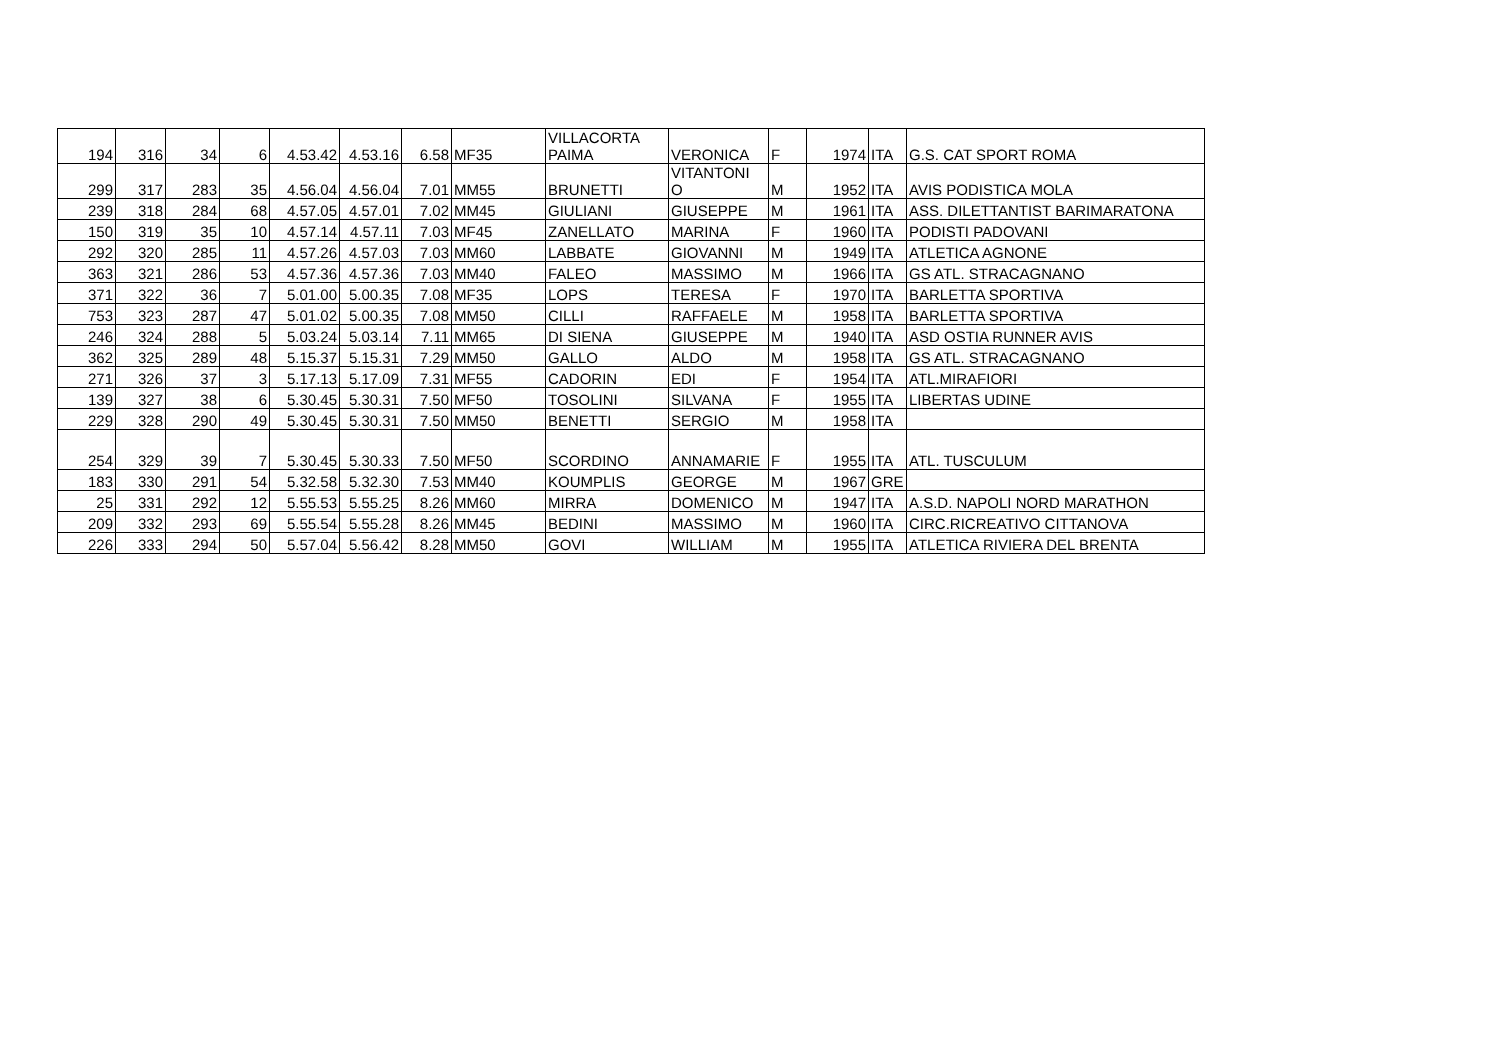| 194 | 316 | 34 | 6 | 4.53.42 | 4.53.16 | 6.58 | MF35 | VILLACORTA PAIMA | VERONICA | F | 1974 | ITA | G.S. CAT SPORT ROMA |
| 299 | 317 | 283 | 35 | 4.56.04 | 4.56.04 | 7.01 | MM55 | BRUNETTI | VITANTONI O | M | 1952 | ITA | AVIS PODISTICA MOLA |
| 239 | 318 | 284 | 68 | 4.57.05 | 4.57.01 | 7.02 | MM45 | GIULIANI | GIUSEPPE | M | 1961 | ITA | ASS. DILETTANTIST BARIMARATONA |
| 150 | 319 | 35 | 10 | 4.57.14 | 4.57.11 | 7.03 | MF45 | ZANELLATO | MARINA | F | 1960 | ITA | PODISTI PADOVANI |
| 292 | 320 | 285 | 11 | 4.57.26 | 4.57.03 | 7.03 | MM60 | LABBATE | GIOVANNI | M | 1949 | ITA | ATLETICA AGNONE |
| 363 | 321 | 286 | 53 | 4.57.36 | 4.57.36 | 7.03 | MM40 | FALEO | MASSIMO | M | 1966 | ITA | GS ATL. STRACAGNANO |
| 371 | 322 | 36 | 7 | 5.01.00 | 5.00.35 | 7.08 | MF35 | LOPS | TERESA | F | 1970 | ITA | BARLETTA SPORTIVA |
| 753 | 323 | 287 | 47 | 5.01.02 | 5.00.35 | 7.08 | MM50 | CILLI | RAFFAELE | M | 1958 | ITA | BARLETTA SPORTIVA |
| 246 | 324 | 288 | 5 | 5.03.24 | 5.03.14 | 7.11 | MM65 | DI SIENA | GIUSEPPE | M | 1940 | ITA | ASD OSTIA RUNNER AVIS |
| 362 | 325 | 289 | 48 | 5.15.37 | 5.15.31 | 7.29 | MM50 | GALLO | ALDO | M | 1958 | ITA | GS ATL. STRACAGNANO |
| 271 | 326 | 37 | 3 | 5.17.13 | 5.17.09 | 7.31 | MF55 | CADORIN | EDI | F | 1954 | ITA | ATL.MIRAFIORI |
| 139 | 327 | 38 | 6 | 5.30.45 | 5.30.31 | 7.50 | MF50 | TOSOLINI | SILVANA | F | 1955 | ITA | LIBERTAS UDINE |
| 229 | 328 | 290 | 49 | 5.30.45 | 5.30.31 | 7.50 | MM50 | BENETTI | SERGIO | M | 1958 | ITA | |
| 254 | 329 | 39 | 7 | 5.30.45 | 5.30.33 | 7.50 | MF50 | SCORDINO | ANNAMARIE | F | 1955 | ITA | ATL. TUSCULUM |
| 183 | 330 | 291 | 54 | 5.32.58 | 5.32.30 | 7.53 | MM40 | KOUMPLIS | GEORGE | M | 1967 | GRE | |
| 25 | 331 | 292 | 12 | 5.55.53 | 5.55.25 | 8.26 | MM60 | MIRRA | DOMENICO | M | 1947 | ITA | A.S.D. NAPOLI NORD MARATHON |
| 209 | 332 | 293 | 69 | 5.55.54 | 5.55.28 | 8.26 | MM45 | BEDINI | MASSIMO | M | 1960 | ITA | CIRC.RICREATIVO CITTANOVA |
| 226 | 333 | 294 | 50 | 5.57.04 | 5.56.42 | 8.28 | MM50 | GOVI | WILLIAM | M | 1955 | ITA | ATLETICA RIVIERA DEL BRENTA |